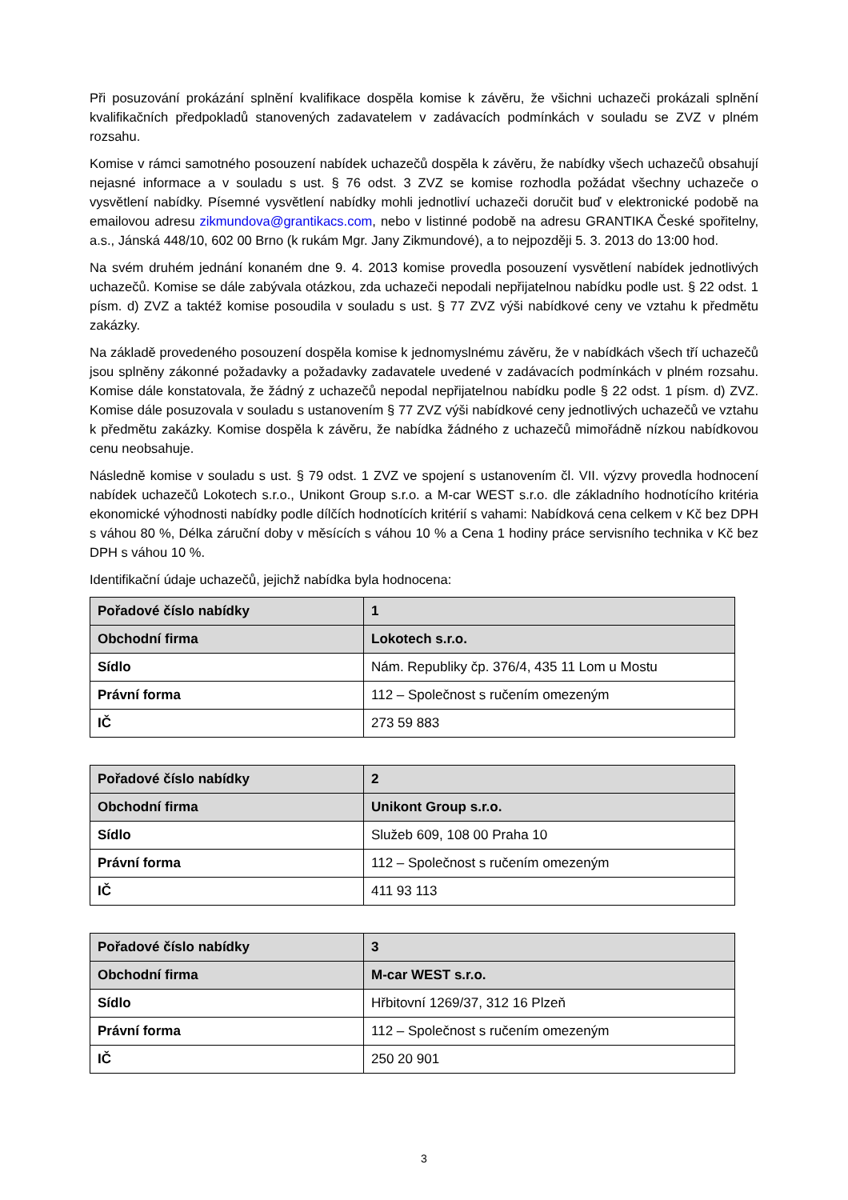Při posuzování prokázání splnění kvalifikace dospěla komise k závěru, že všichni uchazeči prokázali splnění kvalifikačních předpokladů stanovených zadavatelem v zadávacích podmínkách v souladu se ZVZ v plném rozsahu.
Komise v rámci samotného posouzení nabídek uchazečů dospěla k závěru, že nabídky všech uchazečů obsahují nejasné informace a v souladu s ust. § 76 odst. 3 ZVZ se komise rozhodla požádat všechny uchazeče o vysvětlení nabídky. Písemné vysvětlení nabídky mohli jednotliví uchazeči doručit buď v elektronické podobě na emailovou adresu zikmundova@grantikacs.com, nebo v listinné podobě na adresu GRANTIKA České spořitelny, a.s., Jánská 448/10, 602 00 Brno (k rukám Mgr. Jany Zikmundové), a to nejpozději 5. 3. 2013 do 13:00 hod.
Na svém druhém jednání konaném dne 9. 4. 2013 komise provedla posouzení vysvětlení nabídek jednotlivých uchazečů. Komise se dále zabývala otázkou, zda uchazeči nepodali nepřijatelnou nabídku podle ust. § 22 odst. 1 písm. d) ZVZ a taktéž komise posoudila v souladu s ust. § 77 ZVZ výši nabídkové ceny ve vztahu k předmětu zakázky.
Na základě provedeného posouzení dospěla komise k jednomyslnému závěru, že v nabídkách všech tří uchazečů jsou splněny zákonné požadavky a požadavky zadavatele uvedené v zadávacích podmínkách v plném rozsahu. Komise dále konstatovala, že žádný z uchazečů nepodal nepřijatelnou nabídku podle § 22 odst. 1 písm. d) ZVZ. Komise dále posuzovala v souladu s ustanovením § 77 ZVZ výši nabídkové ceny jednotlivých uchazečů ve vztahu k předmětu zakázky. Komise dospěla k závěru, že nabídka žádného z uchazečů mimořádně nízkou nabídkovou cenu neobsahuje.
Následně komise v souladu s ust. § 79 odst. 1 ZVZ ve spojení s ustanovením čl. VII. výzvy provedla hodnocení nabídek uchazečů Lokotech s.r.o., Unikont Group s.r.o. a M-car WEST s.r.o. dle základního hodnotícího kritéria ekonomické výhodnosti nabídky podle dílčích hodnotících kritérií s vahami: Nabídková cena celkem v Kč bez DPH s váhou 80 %, Délka záruční doby v měsících s váhou 10 % a Cena 1 hodiny práce servisního technika v Kč bez DPH s váhou 10 %.
Identifikační údaje uchazečů, jejichž nabídka byla hodnocena:
| Pořadové číslo nabídky | 1 |
| Obchodní firma | Lokotech s.r.o. |
| Sídlo | Nám. Republiky čp. 376/4, 435 11 Lom u Mostu |
| Právní forma | 112 – Společnost s ručením omezeným |
| IČ | 273 59 883 |
| Pořadové číslo nabídky | 2 |
| Obchodní firma | Unikont Group s.r.o. |
| Sídlo | Služeb 609, 108 00 Praha 10 |
| Právní forma | 112 – Společnost s ručením omezeným |
| IČ | 411 93 113 |
| Pořadové číslo nabídky | 3 |
| Obchodní firma | M-car WEST s.r.o. |
| Sídlo | Hřbitovní 1269/37, 312 16 Plzeň |
| Právní forma | 112 – Společnost s ručením omezeným |
| IČ | 250 20 901 |
3